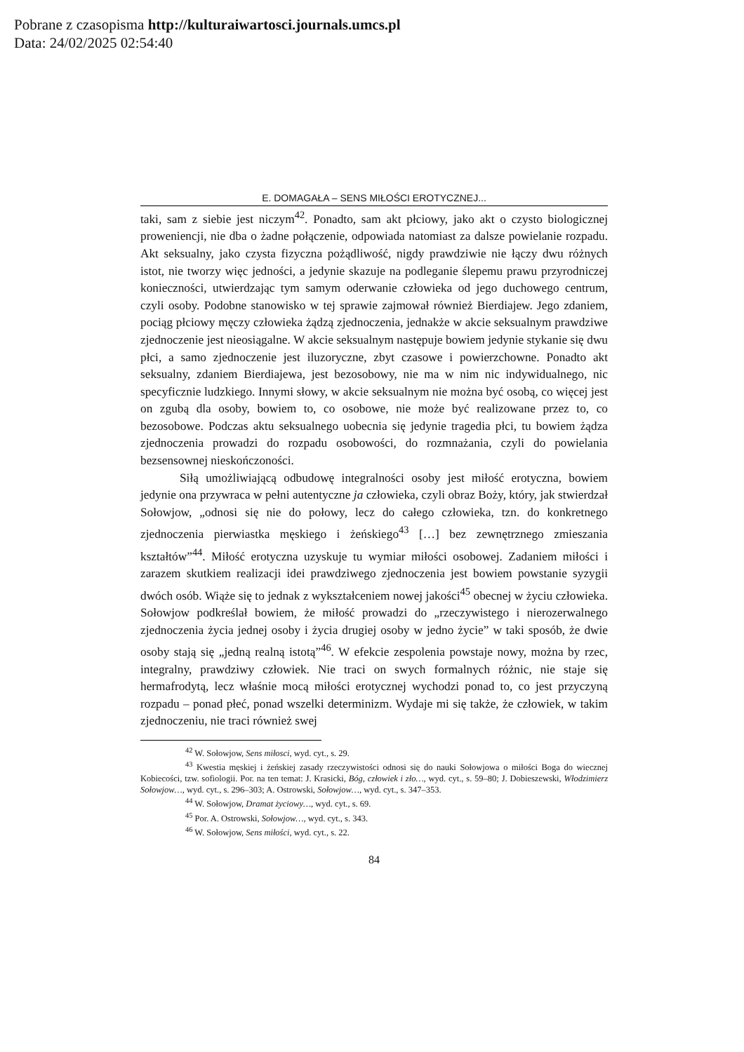Pobrane z czasopisma http://kulturaiwartosci.journals.umcs.pl
Data: 24/02/2025 02:54:40
E. DOMAGAŁA – SENS MIŁOŚCI EROTYCZNEJ...
taki, sam z siebie jest niczym<sup>42</sup>. Ponadto, sam akt płciowy, jako akt o czysto biologicznej proweniencji, nie dba o żadne połączenie, odpowiada natomiast za dalsze powielanie rozpadu. Akt seksualny, jako czysta fizyczna pożądliwość, nigdy prawdziwie nie łączy dwu różnych istot, nie tworzy więc jedności, a jedynie skazuje na podleganie ślepemu prawu przyrodniczej konieczności, utwierdzając tym samym oderwanie człowieka od jego duchowego centrum, czyli osoby. Podobne stanowisko w tej sprawie zajmował również Bierdiajew. Jego zdaniem, pociąg płciowy męczy człowieka żądzą zjednoczenia, jednakże w akcie seksualnym prawdziwe zjednoczenie jest nieosiągalne. W akcie seksualnym następuje bowiem jedynie stykanie się dwu płci, a samo zjednoczenie jest iluzoryczne, zbyt czasowe i powierzchowne. Ponadto akt seksualny, zdaniem Bierdiajewa, jest bezosobowy, nie ma w nim nic indywidualnego, nic specyficznie ludzkiego. Innymi słowy, w akcie seksualnym nie można być osobą, co więcej jest on zgubą dla osoby, bowiem to, co osobowe, nie może być realizowane przez to, co bezosobowe. Podczas aktu seksualnego uobecnia się jedynie tragedia płci, tu bowiem żądza zjednoczenia prowadzi do rozpadu osobowości, do rozmnażania, czyli do powielania bezsensownej nieskończoności.
Siłą umożliwiającą odbudowę integralności osoby jest miłość erotyczna, bowiem jedynie ona przywraca w pełni autentyczne ja człowieka, czyli obraz Boży, który, jak stwierdzał Sołowjow, „odnosi się nie do połowy, lecz do całego człowieka, tzn. do konkretnego zjednoczenia pierwiastka męskiego i żeńskiego<sup>43</sup> […] bez zewnętrznego zmieszania kształtów”<sup>44</sup>. Miłość erotyczna uzyskuje tu wymiar miłości osobowej. Zadaniem miłości i zarazem skutkiem realizacji idei prawdziwego zjednoczenia jest bowiem powstanie syzygii dwóch osób. Wiąże się to jednak z wykształceniem nowej jakości<sup>45</sup> obecnej w życiu człowieka. Sołowjow podkreślał bowiem, że miłość prowadzi do „rzeczywistego i nierozerwalnego zjednoczenia życia jednej osoby i życia drugiej osoby w jedno życie” w taki sposób, że dwie osoby stają się „jedną realną istotą”<sup>46</sup>. W efekcie zespolenia powstaje nowy, można by rzec, integralny, prawdziwy człowiek. Nie traci on swych formalnych różnic, nie staje się hermafrodytą, lecz właśnie mocą miłości erotycznej wychodzi ponad to, co jest przyczyną rozpadu – ponad płeć, ponad wszelki determinizm. Wydaje mi się także, że człowiek, w takim zjednoczeniu, nie traci również swej
<sup>42</sup> W. Sołowjow, Sens miłosci, wyd. cyt., s. 29.
<sup>43</sup> Kwestia męskiej i żeńskiej zasady rzeczywistości odnosi się do nauki Sołowjowa o miłości Boga do wiecznej Kobiecości, tzw. sofiologii. Por. na ten temat: J. Krasicki, Bóg, człowiek i zło…, wyd. cyt., s. 59–80; J. Dobieszewski, Włodzimierz Sołowjow…, wyd. cyt., s. 296–303; A. Ostrowski, Sołowjow…, wyd. cyt., s. 347–353.
<sup>44</sup> W. Sołowjow, Dramat życiowy…, wyd. cyt., s. 69.
<sup>45</sup> Por. A. Ostrowski, Sołowjow…, wyd. cyt., s. 343.
<sup>46</sup> W. Sołowjow, Sens miłości, wyd. cyt., s. 22.
84